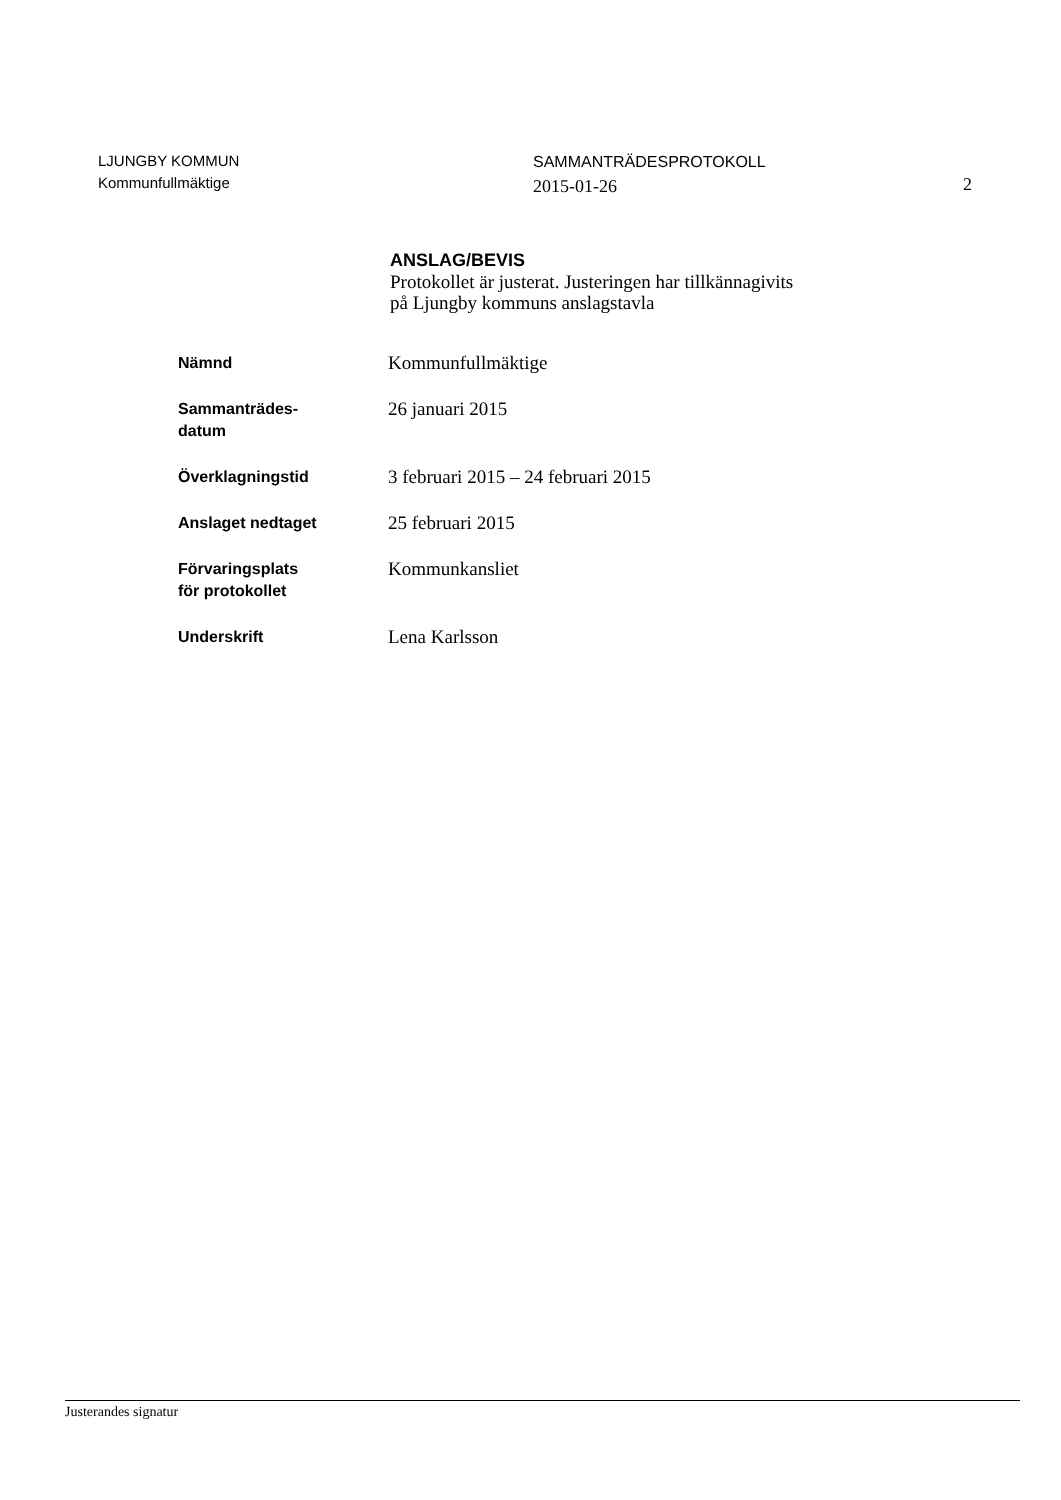LJUNGBY KOMMUN
Kommunfullmäktige
SAMMANTRÄDESPROTOKOLL
2015-01-26
2
ANSLAG/BEVIS
Protokollet är justerat. Justeringen har tillkännagivits
på Ljungby kommuns anslagstavla
| Nämnd | Kommunfullmäktige |
| Sammanträdes- datum | 26 januari 2015 |
| Överklagningstid | 3 februari 2015 – 24 februari 2015 |
| Anslaget nedtaget | 25 februari 2015 |
| Förvaringsplats för protokollet | Kommunkansliet |
| Underskrift | Lena Karlsson |
Justerandes signatur